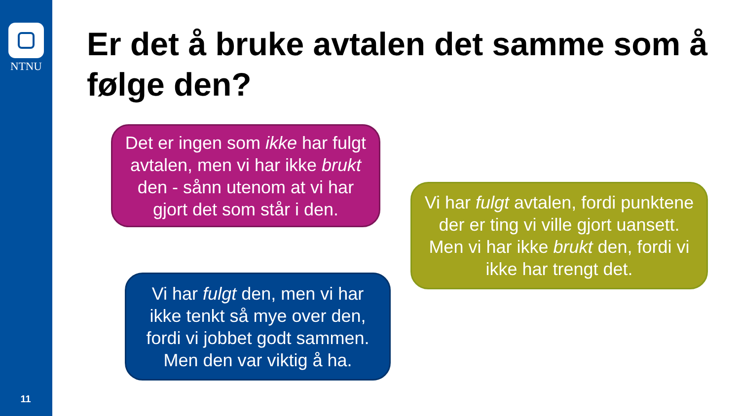NTNU
11
Er det å bruke avtalen det samme som å følge den?
Det er ingen som ikke har fulgt avtalen, men vi har ikke brukt den - sånn utenom at vi har gjort det som står i den.
Vi har fulgt avtalen, fordi punktene der er ting vi ville gjort uansett. Men vi har ikke brukt den, fordi vi ikke har trengt det.
Vi har fulgt den, men vi har ikke tenkt så mye over den, fordi vi jobbet godt sammen. Men den var viktig å ha.